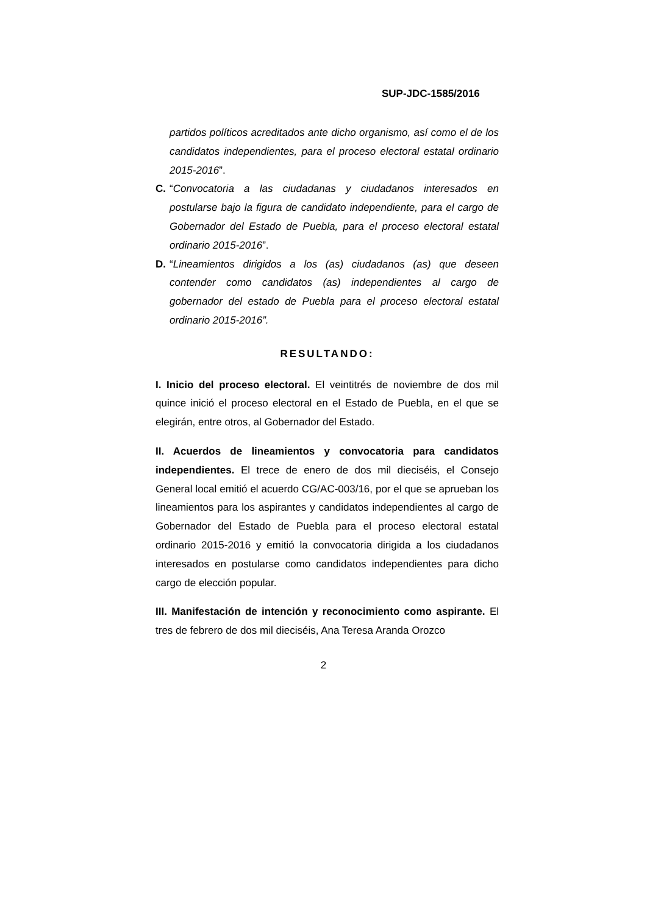SUP-JDC-1585/2016
partidos políticos acreditados ante dicho organismo, así como el de los candidatos independientes, para el proceso electoral estatal ordinario 2015-2016”.
C. “Convocatoria a las ciudadanas y ciudadanos interesados en postularse bajo la figura de candidato independiente, para el cargo de Gobernador del Estado de Puebla, para el proceso electoral estatal ordinario 2015-2016”.
D. “Lineamientos dirigidos a los (as) ciudadanos (as) que deseen contender como candidatos (as) independientes al cargo de gobernador del estado de Puebla para el proceso electoral estatal ordinario 2015-2016”.
RESULTANDO:
I. Inicio del proceso electoral. El veintitrés de noviembre de dos mil quince inició el proceso electoral en el Estado de Puebla, en el que se elegirán, entre otros, al Gobernador del Estado.
II. Acuerdos de lineamientos y convocatoria para candidatos independientes. El trece de enero de dos mil dieciséis, el Consejo General local emitió el acuerdo CG/AC-003/16, por el que se aprueban los lineamientos para los aspirantes y candidatos independientes al cargo de Gobernador del Estado de Puebla para el proceso electoral estatal ordinario 2015-2016 y emitió la convocatoria dirigida a los ciudadanos interesados en postularse como candidatos independientes para dicho cargo de elección popular.
III. Manifestación de intención y reconocimiento como aspirante. El tres de febrero de dos mil dieciséis, Ana Teresa Aranda Orozco
2